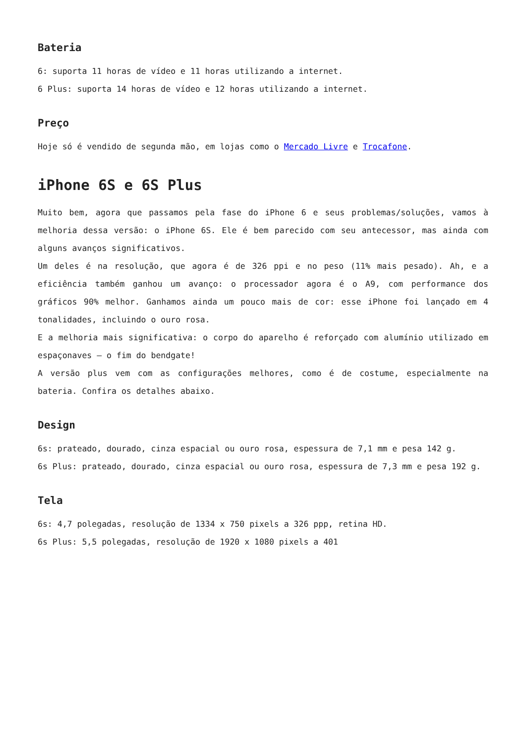Bateria
6: suporta 11 horas de vídeo e 11 horas utilizando a internet.
6 Plus: suporta 14 horas de vídeo e 12 horas utilizando a internet.
Preço
Hoje só é vendido de segunda mão, em lojas como o Mercado Livre e Trocafone.
iPhone 6S e 6S Plus
Muito bem, agora que passamos pela fase do iPhone 6 e seus problemas/soluções, vamos à melhoria dessa versão: o iPhone 6S. Ele é bem parecido com seu antecessor, mas ainda com alguns avanços significativos.
Um deles é na resolução, que agora é de 326 ppi e no peso (11% mais pesado). Ah, e a eficiência também ganhou um avanço: o processador agora é o A9, com performance dos gráficos 90% melhor. Ganhamos ainda um pouco mais de cor: esse iPhone foi lançado em 4 tonalidades, incluindo o ouro rosa.
E a melhoria mais significativa: o corpo do aparelho é reforçado com alumínio utilizado em espaçonaves – o fim do bendgate!
A versão plus vem com as configurações melhores, como é de costume, especialmente na bateria. Confira os detalhes abaixo.
Design
6s: prateado, dourado, cinza espacial ou ouro rosa, espessura de 7,1 mm e pesa 142 g.
6s Plus: prateado, dourado, cinza espacial ou ouro rosa, espessura de 7,3 mm e pesa 192 g.
Tela
6s: 4,7 polegadas, resolução de 1334 x 750 pixels a 326 ppp, retina HD.
6s Plus: 5,5 polegadas, resolução de 1920 x 1080 pixels a 401